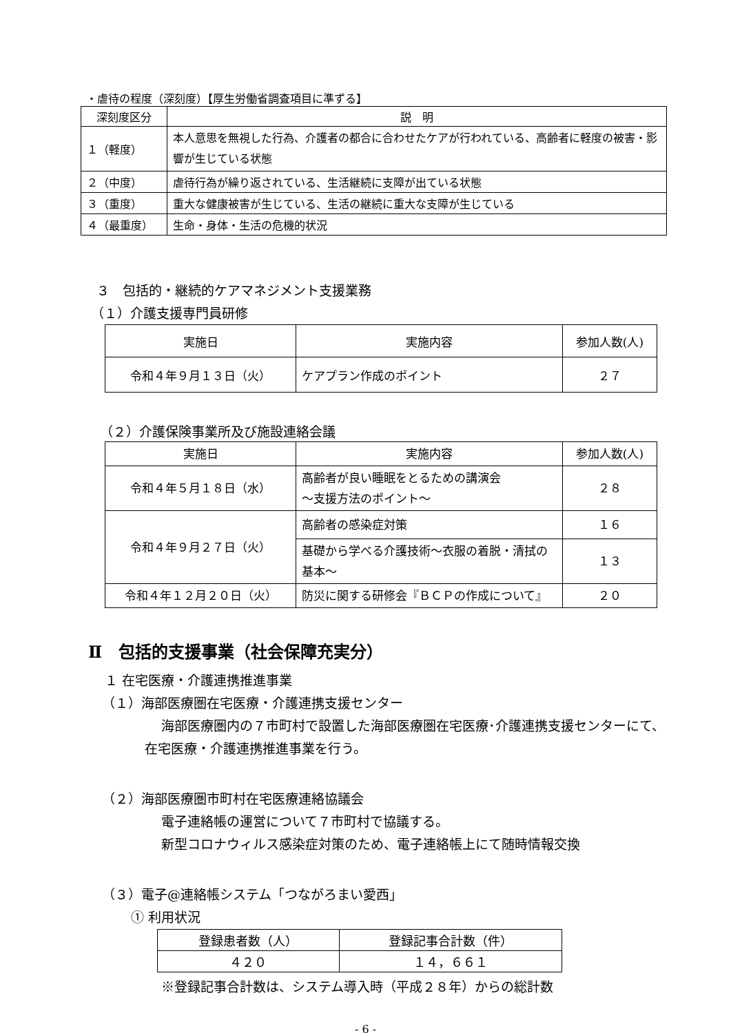・虐待の程度（深刻度）【厚生労働省調査項目に準ずる】
| 深刻度区分 | 説 明 |
| --- | --- |
| １（軽度） | 本人意思を無視した行為、介護者の都合に合わせたケアが行われている、高齢者に軽度の被害・影響が生じている状態 |
| ２（中度） | 虐待行為が繰り返されている、生活継続に支障が出ている状態 |
| ３（重度） | 重大な健康被害が生じている、生活の継続に重大な支障が生じている |
| ４（最重度） | 生命・身体・生活の危機的状況 |
３　包括的・継続的ケアマネジメント支援業務
（１）介護支援専門員研修
| 実施日 | 実施内容 | 参加人数(人) |
| --- | --- | --- |
| 令和４年９月１３日（火） | ケアプラン作成のポイント | ２７ |
（２）介護保険事業所及び施設連絡会議
| 実施日 | 実施内容 | 参加人数(人) |
| --- | --- | --- |
| 令和４年５月１８日（水） | 高齢者が良い睡眠をとるための講演会 ～支援方法のポイント～ | ２８ |
| 令和４年９月２７日（火） | 高齢者の感染症対策 | １６ |
| | 基礎から学べる介護技術～衣服の着脱・清拭の基本～ | １３ |
| 令和４年１２月２０日（火） | 防災に関する研修会『ＢＣＰの作成について』 | ２０ |
Ⅱ　包括的支援事業（社会保障充実分）
１ 在宅医療・介護連携推進事業
（１）海部医療圏在宅医療・介護連携支援センター
海部医療圏内の７市町村で設置した海部医療圏在宅医療･介護連携支援センターにて、在宅医療・介護連携推進事業を行う。
（２）海部医療圏市町村在宅医療連絡協議会
電子連絡帳の運営について７市町村で協議する。
新型コロナウィルス感染症対策のため、電子連絡帳上にて随時情報交換
（３）電子@連絡帳システム「つながろまい愛西」
① 利用状況
| 登録患者数（人） | 登録記事合計数（件） |
| --- | --- |
| ４２０ | １４，６６１ |
※登録記事合計数は、システム導入時（平成２８年）からの総計数
- 6 -